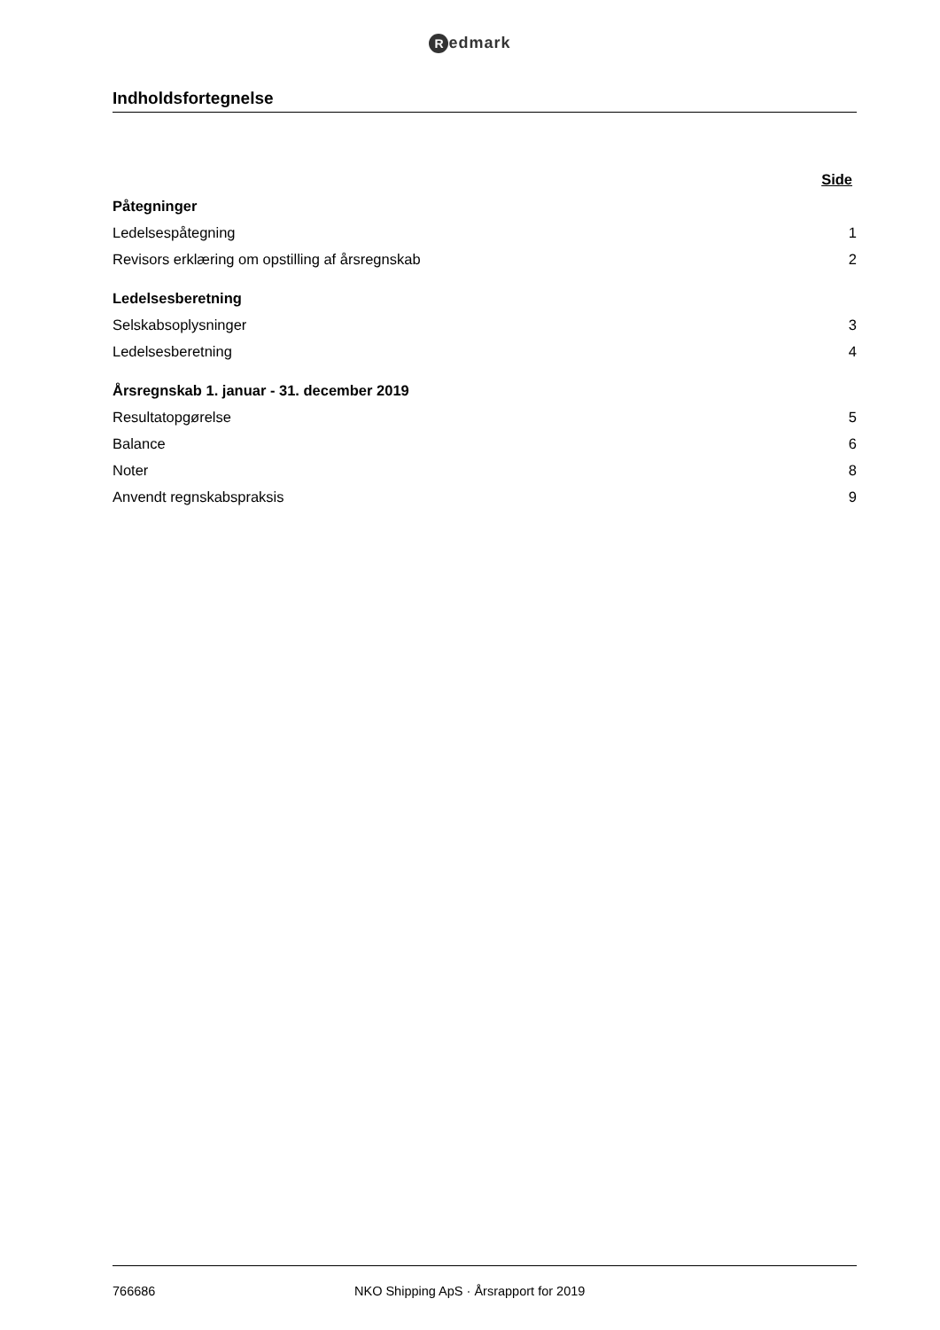Redmark
Indholdsfortegnelse
| | Side |
| Påtegninger | |
| Ledelsespåtegning | 1 |
| Revisors erklæring om opstilling af årsregnskab | 2 |
| Ledelsesberetning | |
| Selskabsoplysninger | 3 |
| Ledelsesberetning | 4 |
| Årsregnskab 1. januar - 31. december 2019 | |
| Resultatopgørelse | 5 |
| Balance | 6 |
| Noter | 8 |
| Anvendt regnskabspraksis | 9 |
766686 NKO Shipping ApS · Årsrapport for 2019